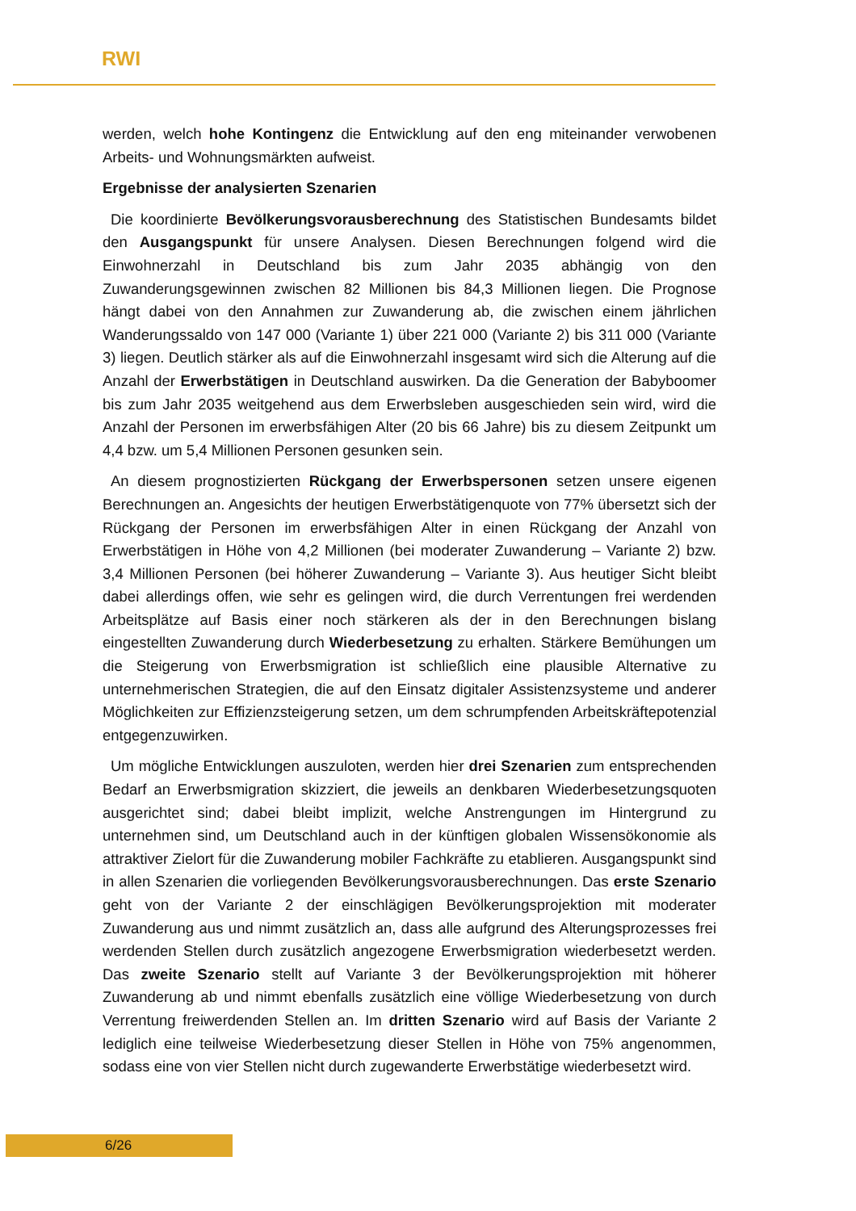RWI
werden, welch hohe Kontingenz die Entwicklung auf den eng miteinander verwobenen Arbeits- und Wohnungsmärkten aufweist.
Ergebnisse der analysierten Szenarien
Die koordinierte Bevölkerungsvorausberechnung des Statistischen Bundesamts bildet den Ausgangspunkt für unsere Analysen. Diesen Berechnungen folgend wird die Einwohnerzahl in Deutschland bis zum Jahr 2035 abhängig von den Zuwanderungsgewinnen zwischen 82 Millionen bis 84,3 Millionen liegen. Die Prognose hängt dabei von den Annahmen zur Zuwanderung ab, die zwischen einem jährlichen Wanderungssaldo von 147 000 (Variante 1) über 221 000 (Variante 2) bis 311 000 (Variante 3) liegen. Deutlich stärker als auf die Einwohnerzahl insgesamt wird sich die Alterung auf die Anzahl der Erwerbstätigen in Deutschland auswirken. Da die Generation der Babyboomer bis zum Jahr 2035 weitgehend aus dem Erwerbsleben ausgeschieden sein wird, wird die Anzahl der Personen im erwerbsfähigen Alter (20 bis 66 Jahre) bis zu diesem Zeitpunkt um 4,4 bzw. um 5,4 Millionen Personen gesunken sein.
An diesem prognostizierten Rückgang der Erwerbspersonen setzen unsere eigenen Berechnungen an. Angesichts der heutigen Erwerbstätigenquote von 77% übersetzt sich der Rückgang der Personen im erwerbsfähigen Alter in einen Rückgang der Anzahl von Erwerbstätigen in Höhe von 4,2 Millionen (bei moderater Zuwanderung – Variante 2) bzw. 3,4 Millionen Personen (bei höherer Zuwanderung – Variante 3). Aus heutiger Sicht bleibt dabei allerdings offen, wie sehr es gelingen wird, die durch Verrentungen frei werdenden Arbeitsplätze auf Basis einer noch stärkeren als der in den Berechnungen bislang eingestellten Zuwanderung durch Wiederbesetzung zu erhalten. Stärkere Bemühungen um die Steigerung von Erwerbsmigration ist schließlich eine plausible Alternative zu unternehmerischen Strategien, die auf den Einsatz digitaler Assistenzsysteme und anderer Möglichkeiten zur Effizienzsteigerung setzen, um dem schrumpfenden Arbeitskräftepotenzial entgegenzuwirken.
Um mögliche Entwicklungen auszuloten, werden hier drei Szenarien zum entsprechenden Bedarf an Erwerbsmigration skizziert, die jeweils an denkbaren Wiederbesetzungsquoten ausgerichtet sind; dabei bleibt implizit, welche Anstrengungen im Hintergrund zu unternehmen sind, um Deutschland auch in der künftigen globalen Wissensökonomie als attraktiver Zielort für die Zuwanderung mobiler Fachkräfte zu etablieren. Ausgangspunkt sind in allen Szenarien die vorliegenden Bevölkerungsvorausberechnungen. Das erste Szenario geht von der Variante 2 der einschlägigen Bevölkerungsprojektion mit moderater Zuwanderung aus und nimmt zusätzlich an, dass alle aufgrund des Alterungsprozesses frei werdenden Stellen durch zusätzlich angezogene Erwerbsmigration wiederbesetzt werden. Das zweite Szenario stellt auf Variante 3 der Bevölkerungsprojektion mit höherer Zuwanderung ab und nimmt ebenfalls zusätzlich eine völlige Wiederbesetzung von durch Verrentung freiwerdenden Stellen an. Im dritten Szenario wird auf Basis der Variante 2 lediglich eine teilweise Wiederbesetzung dieser Stellen in Höhe von 75% angenommen, sodass eine von vier Stellen nicht durch zugewanderte Erwerbstätige wiederbesetzt wird.
6/26